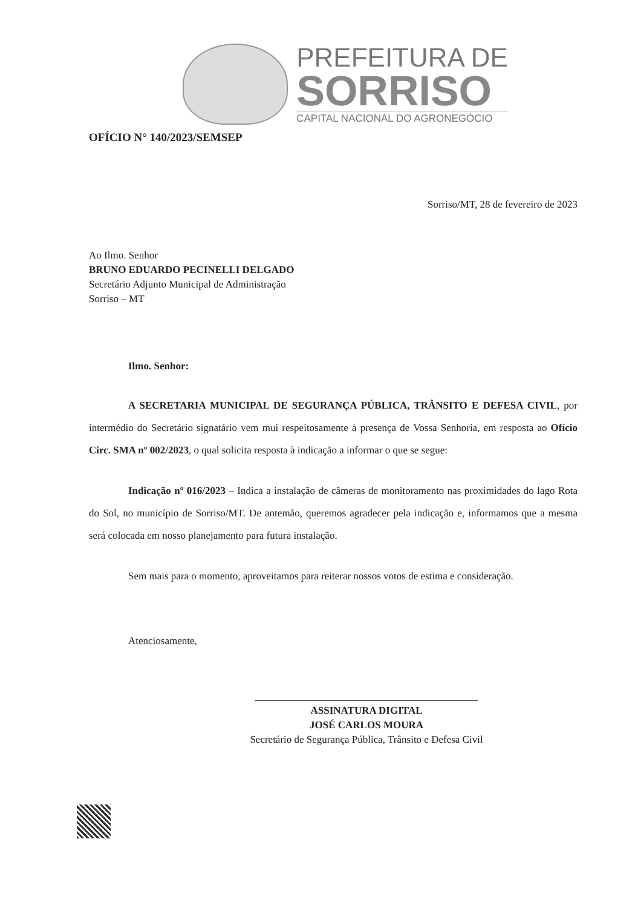PREFEITURA DE
SORRISO
CAPITAL NACIONAL DO AGRONEGÓCIO
OFÍCIO N° 140/2023/SEMSEP
Sorriso/MT, 28 de fevereiro de 2023
Ao Ilmo. Senhor
BRUNO EDUARDO PECINELLI DELGADO
Secretário Adjunto Municipal de Administração
Sorriso – MT
Ilmo. Senhor:
A SECRETARIA MUNICIPAL DE SEGURANÇA PÚBLICA, TRÂNSITO E DEFESA CIVIL, por intermédio do Secretário signatário vem mui respeitosamente à presença de Vossa Senhoria, em resposta ao Ofício Circ. SMA nº 002/2023, o qual solicita resposta à indicação a informar o que se segue:
Indicação nº 016/2023 – Indica a instalação de câmeras de monitoramento nas proximidades do lago Rota do Sol, no município de Sorriso/MT. De antemão, queremos agradecer pela indicação e, informamos que a mesma será colocada em nosso planejamento para futura instalação.
Sem mais para o momento, aproveitamos para reiterar nossos votos de estima e consideração.
Atenciosamente,
ASSINATURA DIGITAL
JOSÉ CARLOS MOURA
Secretário de Segurança Pública, Trânsito e Defesa Civil